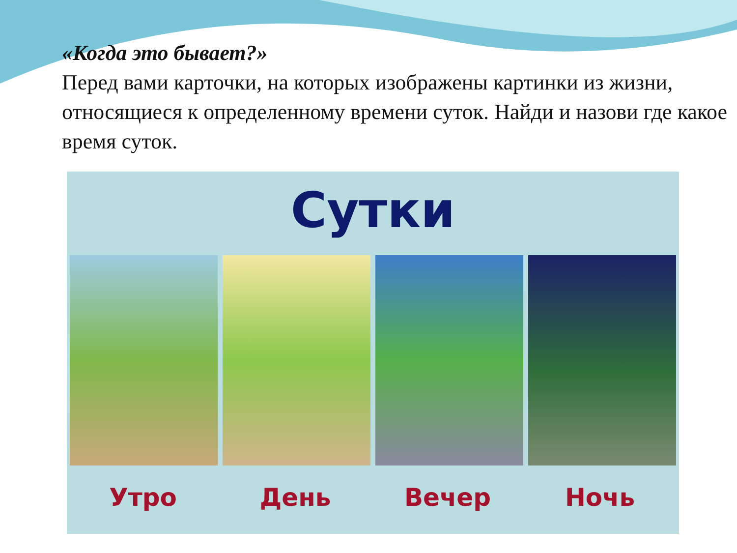«Когда это бывает?»
Перед вами карточки, на которых изображены картинки из жизни, относящиеся к определенному времени суток. Найди и назови где какое время суток.
Сутки
Утро День Вечер Ночь